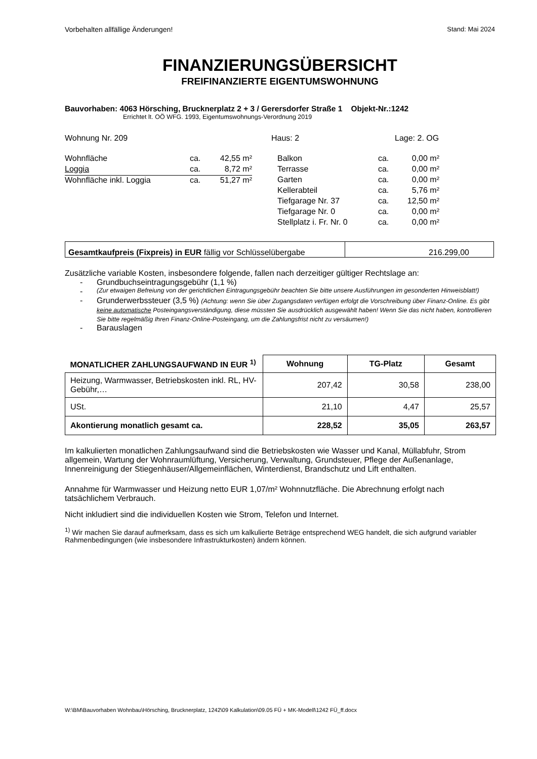Vorbehalten allfällige Änderungen! Stand: Mai 2024
FINANZIERUNGSÜBERSICHT
FREIFINANZIERTE EIGENTUMSWOHNUNG
Bauvorhaben: 4063 Hörsching, Brucknerplatz 2 + 3 / Gerersdorfer Straße 1 Objekt-Nr.:1242
Errichtet lt. OÖ WFG. 1993, Eigentumswohnungs-Verordnung 2019
Wohnung Nr. 209 Haus: 2 Lage: 2. OG
| Wohnfläche | ca. | 42,55 m² |
| Loggia | ca. | 8,72 m² |
| Wohnfläche inkl. Loggia | ca. | 51,27 m² |
| Balkon | ca. | 0,00 m² |
| Terrasse | ca. | 0,00 m² |
| Garten | ca. | 0,00 m² |
| Kellerabteil | ca. | 5,76 m² |
| Tiefgarage Nr. 37 | ca. | 12,50 m² |
| Tiefgarage Nr. 0 | ca. | 0,00 m² |
| Stellplatz i. Fr. Nr. 0 | ca. | 0,00 m² |
| Gesamtkaufpreis (Fixpreis) in EUR fällig vor Schlüsselübergabe | 216.299,00 |
Zusätzliche variable Kosten, insbesondere folgende, fallen nach derzeitiger gültiger Rechtslage an:
- Grundbuchseintragungsgebühr (1,1 %)
- (Zur etwaigen Befreiung von der gerichtlichen Eintragungsgebühr beachten Sie bitte unsere Ausführungen im gesonderten Hinweisblatt!)
- Grunderwerbssteuer (3,5 %) (Achtung: wenn Sie über Zugangsdaten verfügen erfolgt die Vorschreibung über Finanz-Online. Es gibt keine automatische Posteingangsverständigung, diese müssten Sie ausdrücklich ausgewählt haben! Wenn Sie das nicht haben, kontrollieren Sie bitte regelmäßig Ihren Finanz-Online-Posteingang, um die Zahlungsfrist nicht zu versäumen!)
- Barauslagen
| MONATLICHER ZAHLUNGSAUFWAND IN EUR <sup>1)</sup> | Wohnung | TG-Platz | Gesamt |
| --- | --- | --- | --- |
| Heizung, Warmwasser, Betriebskosten inkl. RL, HV-Gebühr,… | 207,42 | 30,58 | 238,00 |
| USt. | 21,10 | 4,47 | 25,57 |
| Akontierung monatlich gesamt ca. | 228,52 | 35,05 | 263,57 |
Im kalkulierten monatlichen Zahlungsaufwand sind die Betriebskosten wie Wasser und Kanal, Müllabfuhr, Strom allgemein, Wartung der Wohnraumlüftung, Versicherung, Verwaltung, Grundsteuer, Pflege der Außenanlage, Innenreinigung der Stiegenhäuser/Allgemeinflächen, Winterdienst, Brandschutz und Lift enthalten.
Annahme für Warmwasser und Heizung netto EUR 1,07/m² Wohnnutzfläche. Die Abrechnung erfolgt nach tatsächlichem Verbrauch.
Nicht inkludiert sind die individuellen Kosten wie Strom, Telefon und Internet.
<sup>1)</sup> Wir machen Sie darauf aufmerksam, dass es sich um kalkulierte Beträge entsprechend WEG handelt, die sich aufgrund variabler Rahmenbedingungen (wie insbesondere Infrastrukturkosten) ändern können.
W:\BM\Bauvorhaben Wohnbau\Hörsching, Brucknerplatz, 1242\09 Kalkulation\09.05 FÜ + MK-Modell\1242 FÜ_ff.docx